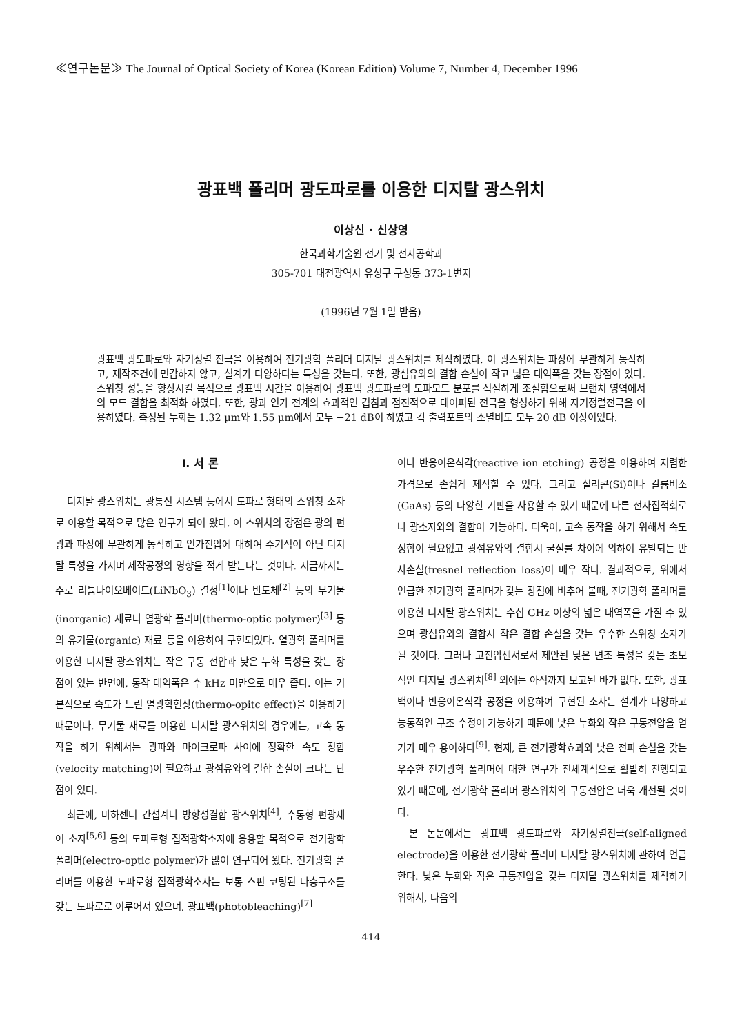≪연구논문≫ The Journal of Optical Society of Korea (Korean Edition) Volume 7, Number 4, December 1996
광표백 폴리머 광도파로를 이용한 디지탈 광스위치
이상신 · 신상영
한국과학기술원 전기 및 전자공학과
305-701 대전광역시 유성구 구성동 373-1번지
(1996년 7월 1일 받음)
광표백 광도파로와 자기정렬 전극을 이용하여 전기광학 폴리머 디지탈 광스위치를 제작하였다. 이 광스위치는 파장에 무관하게 동작하고, 제작조건에 민감하지 않고, 설계가 다양하다는 특성을 갖는다. 또한, 광섬유와의 결합 손실이 작고 넓은 대역폭을 갖는 장점이 있다. 스위칭 성능을 향상시킬 목적으로 광표백 시간을 이용하여 광표백 광도파로의 도파모드 분포를 적절하게 조절함으로써 브랜치 영역에서의 모드 결합을 최적화 하였다. 또한, 광과 인가 전계의 효과적인 겹침과 점진적으로 테이퍼된 전극을 형성하기 위해 자기정렬전극을 이용하였다. 측정된 누화는 1.32 μm와 1.55 μm에서 모두 −21 dB이 하였고 각 출력포트의 소멸비도 모두 20 dB 이상이었다.
I. 서 론
디지탈 광스위치는 광통신 시스템 등에서 도파로 형태의 스위칭 소자로 이용할 목적으로 많은 연구가 되어 왔다. 이 스위치의 장점은 광의 편광과 파장에 무관하게 동작하고 인가전압에 대하여 주기적이 아닌 디지탈 특성을 가지며 제작공정의 영향을 적게 받는다는 것이다. 지금까지는 주로 리튬나이오베이트(LiNbO<sub>3</sub>) 결정<sup>[1]</sup>이나 반도체<sup>[2]</sup> 등의 무기물(inorganic) 재료나 열광학 폴리머(thermo-optic polymer)<sup>[3]</sup> 등의 유기물(organic) 재료 등을 이용하여 구현되었다. 열광학 폴리머를 이용한 디지탈 광스위치는 작은 구동 전압과 낮은 누화 특성을 갖는 장점이 있는 반면에, 동작 대역폭은 수 kHz 미만으로 매우 좁다. 이는 기본적으로 속도가 느린 열광학현상(thermo-opitc effect)을 이용하기 때문이다. 무기물 재료를 이용한 디지탈 광스위치의 경우에는, 고속 동작을 하기 위해서는 광파와 마이크로파 사이에 정확한 속도 정합(velocity matching)이 필요하고 광섬유와의 결합 손실이 크다는 단점이 있다.
최근에, 마하젠더 간섭계나 방향성결합 광스위치<sup>[4]</sup>, 수동형 편광제어 소자<sup>[5,6]</sup> 등의 도파로형 집적광학소자에 응용할 목적으로 전기광학 폴리머(electro-optic polymer)가 많이 연구되어 왔다. 전기광학 폴리머를 이용한 도파로형 집적광학소자는 보통 스핀 코팅된 다층구조를 갖는 도파로로 이루어져 있으며, 광표백(photobleaching)<sup>[7]</sup>
이나 반응이온식각(reactive ion etching) 공정을 이용하여 저렴한 가격으로 손쉽게 제작할 수 있다. 그리고 실리콘(Si)이나 갈륨비소(GaAs) 등의 다양한 기판을 사용할 수 있기 때문에 다른 전자집적회로나 광소자와의 결합이 가능하다. 더욱이, 고속 동작을 하기 위해서 속도 정합이 필요없고 광섬유와의 결합시 굴절률 차이에 의하여 유발되는 반사손실(fresnel reflection loss)이 매우 작다. 결과적으로, 위에서 언급한 전기광학 폴리머가 갖는 장점에 비추어 볼때, 전기광학 폴리머를 이용한 디지탈 광스위치는 수십 GHz 이상의 넓은 대역폭을 가질 수 있으며 광섬유와의 결합시 작은 결합 손실을 갖는 우수한 스위칭 소자가 될 것이다. 그러나 고전압센서로서 제안된 낮은 변조 특성을 갖는 초보적인 디지탈 광스위치<sup>[8]</sup> 외에는 아직까지 보고된 바가 없다. 또한, 광표백이나 반응이온식각 공정을 이용하여 구현된 소자는 설계가 다양하고 능동적인 구조 수정이 가능하기 때문에 낮은 누화와 작은 구동전압을 얻기가 매우 용이하다<sup>[9]</sup>. 현재, 큰 전기광학효과와 낮은 전파 손실을 갖는 우수한 전기광학 폴리머에 대한 연구가 전세계적으로 활발히 진행되고 있기 때문에, 전기광학 폴리머 광스위치의 구동전압은 더욱 개선될 것이다.
본 논문에서는 광표백 광도파로와 자기정렬전극(self-aligned electrode)을 이용한 전기광학 폴리머 디지탈 광스위치에 관하여 언급한다. 낮은 누화와 작은 구동전압을 갖는 디지탈 광스위치를 제작하기 위해서, 다음의
414